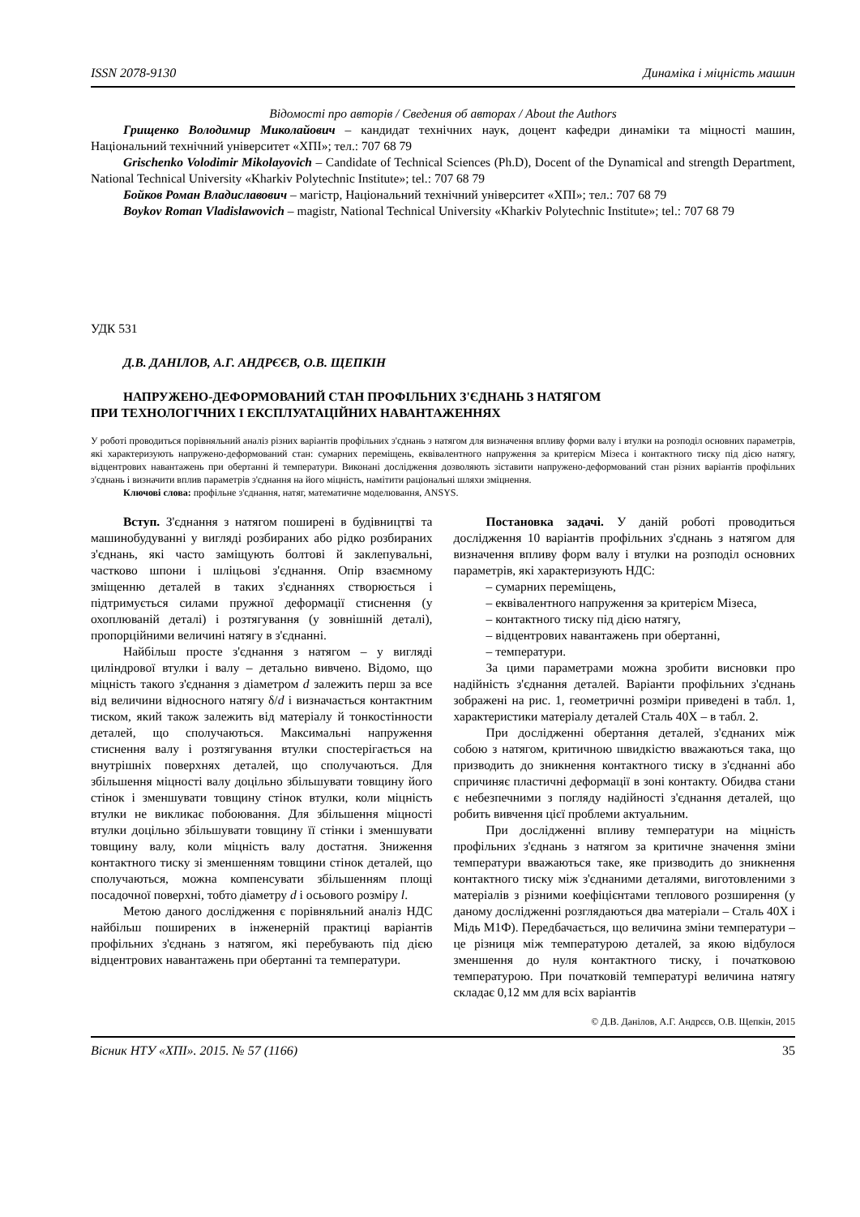ISSN 2078-9130 Динаміка і міцність машин
Відомості про авторів / Сведения об авторах / About the Authors
Грищенко Володимир Миколайович – кандидат технічних наук, доцент кафедри динаміки та міцності машин, Національний технічний університет «ХПІ»; тел.: 707 68 79
Grischenko Volodimir Mikolayovich – Candidate of Technical Sciences (Ph.D), Docent of the Dynamical and strength Department, National Technical University «Kharkiv Polytechnic Institute»; tel.: 707 68 79
Бойков Роман Владиславович – магістр, Національний технічний університет «ХПІ»; тел.: 707 68 79
Boykov Roman Vladislawovich – magistr, National Technical University «Kharkiv Polytechnic Institute»; tel.: 707 68 79
УДК 531
Д.В. ДАНІЛОВ, А.Г. АНДРЄЄВ, О.В. ЩЕПКІН
НАПРУЖЕНО-ДЕФОРМОВАНИЙ СТАН ПРОФІЛЬНИХ З'ЄДНАНЬ З НАТЯГОМ
ПРИ ТЕХНОЛОГІЧНИХ І ЕКСПЛУАТАЦІЙНИХ НАВАНТАЖЕННЯХ
У роботі проводиться порівняльний аналіз різних варіантів профільних з'єднань з натягом для визначення впливу форми валу і втулки на розподіл основних параметрів, які характеризують напружено-деформований стан: сумарних переміщень, еквівалентного напруження за критерієм Мізеса і контактного тиску під дією натягу, відцентрових навантажень при обертанні й температури. Виконані дослідження дозволяють зіставити напружено-деформований стан різних варіантів профільних з'єднань і визначити вплив параметрів з'єднання на його міцність, намітити раціональні шляхи зміцнення.
Ключові слова: профільне з'єднання, натяг, математичне моделювання, ANSYS.
Вступ. З'єднання з натягом поширені в будівництві та машинобудуванні у вигляді розбираних або рідко розбираних з'єднань, які часто заміщують болтові й заклепувальні, частково шпони і шліцьові з'єднання. Опір взаємному зміщенню деталей в таких з'єднаннях створюється і підтримується силами пружної деформації стиснення (у охоплюваній деталі) і розтягування (у зовнішній деталі), пропорційними величині натягу в з'єднанні.
Найбільш просте з'єднання з натягом – у вигляді циліндрової втулки і валу – детально вивчено. Відомо, що міцність такого з'єднання з діаметром d залежить перш за все від величини відносного натягу δ/d і визначається контактним тиском, який також залежить від матеріалу й тонкостінности деталей, що сполучаються. Максимальні напруження стиснення валу і розтягування втулки спостерігається на внутрішніх поверхнях деталей, що сполучаються. Для збільшення міцності валу доцільно збільшувати товщину його стінок і зменшувати товщину стінок втулки, коли міцність втулки не викликає побоювання. Для збільшення міцності втулки доцільно збільшувати товщину її стінки і зменшувати товщину валу, коли міцність валу достатня. Зниження контактного тиску зі зменшенням товщини стінок деталей, що сполучаються, можна компенсувати збільшенням площі посадочної поверхні, тобто діаметру d і осьового розміру l.
Метою даного дослідження є порівняльний аналіз НДС найбільш поширених в інженерній практиці варіантів профільних з'єднань з натягом, які перебувають під дією відцентрових навантажень при обертанні та температури.
Постановка задачі. У даній роботі проводиться дослідження 10 варіантів профільних з'єднань з натягом для визначення впливу форм валу і втулки на розподіл основних параметрів, які характеризують НДС:
– сумарних переміщень,
– еквівалентного напруження за критерієм Мізеса,
– контактного тиску під дією натягу,
– відцентрових навантажень при обертанні,
– температури.
За цими параметрами можна зробити висновки про надійність з'єднання деталей. Варіанти профільних з'єднань зображені на рис. 1, геометричні розміри приведені в табл. 1, характеристики матеріалу деталей Сталь 40Х – в табл. 2.
При дослідженні обертання деталей, з'єднаних між собою з натягом, критичною швидкістю вважаються така, що призводить до зникнення контактного тиску в з'єднанні або спричиняє пластичні деформації в зоні контакту. Обидва стани є небезпечними з погляду надійності з'єднання деталей, що робить вивчення цієї проблеми актуальним.
При дослідженні впливу температури на міцність профільних з'єднань з натягом за критичне значення зміни температури вважаються таке, яке призводить до зникнення контактного тиску між з'єднаними деталями, виготовленими з матеріалів з різними коефіцієнтами теплового розширення (у даному дослідженні розглядаються два матеріали – Сталь 40Х і Мідь М1Ф). Передбачається, що величина зміни температури – це різниця між температурою деталей, за якою відбулося зменшення до нуля контактного тиску, і початковою температурою. При початковій температурі величина натягу складає 0,12 мм для всіх варіантів
© Д.В. Данілов, А.Г. Андрєєв, О.В. Щепкін, 2015
Вісник НТУ «ХПІ». 2015. № 57 (1166) 35